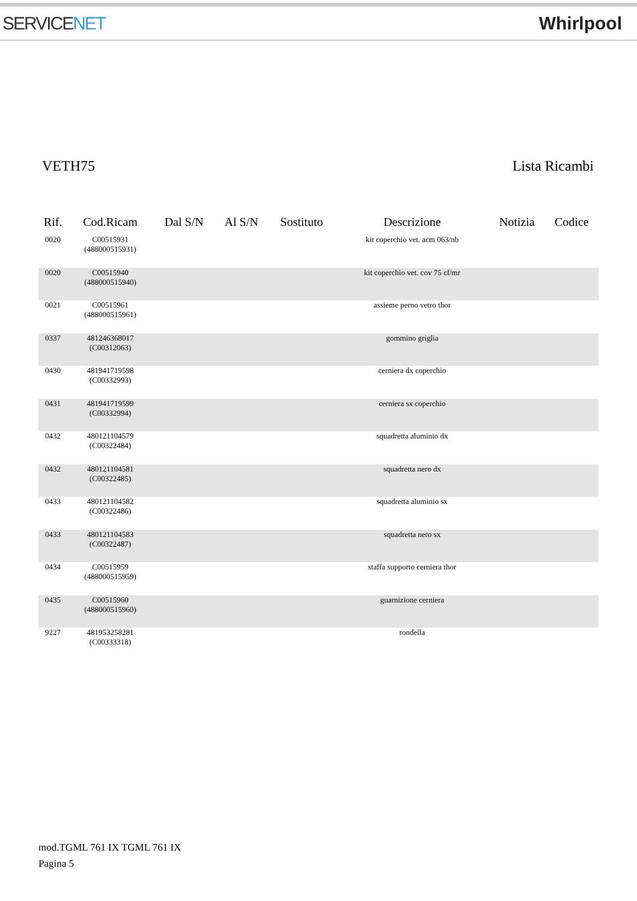SERVICENET Whirlpool
VETH75 Lista Ricambi
| Rif. | Cod.Ricam | Dal S/N | Al S/N | Sostituto | Descrizione | Notizia | Codice |
| --- | --- | --- | --- | --- | --- | --- | --- |
| 0020 | C00515931 (488000515931) | | | | kit coperchio vet. acm 063/nb | | |
| 0020 | C00515940 (488000515940) | | | | kit coperchio vet. cov 75 cf/mr | | |
| 0021 | C00515961 (488000515961) | | | | assieme perno vetro thor | | |
| 0337 | 481246368017 (C00312063) | | | | gommino griglia | | |
| 0430 | 481941719598 (C00332993) | | | | cerniera dx coperchio | | |
| 0431 | 481941719599 (C00332994) | | | | cerniera sx coperchio | | |
| 0432 | 480121104579 (C00322484) | | | | squadretta aluminio dx | | |
| 0432 | 480121104581 (C00322485) | | | | squadretta nero dx | | |
| 0433 | 480121104582 (C00322486) | | | | squadretta aluminio sx | | |
| 0433 | 480121104583 (C00322487) | | | | squadretta nero sx | | |
| 0434 | C00515959 (488000515959) | | | | staffa supporto cerniera thor | | |
| 0435 | C00515960 (488000515960) | | | | guarnizione cerniera | | |
| 9227 | 481953258281 (C00333318) | | | | rondella | | |
mod.TGML 761 IX TGML 761 IX
Pagina 5